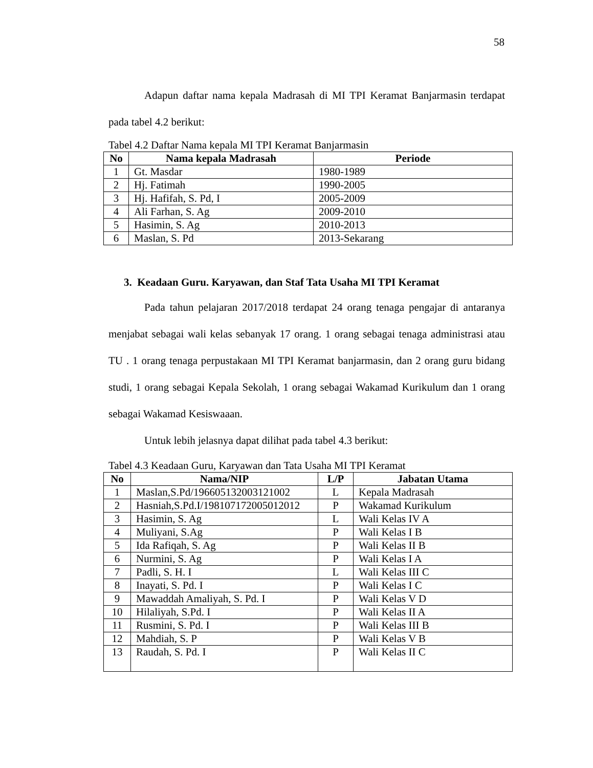58
Adapun daftar nama kepala Madrasah di MI TPI Keramat Banjarmasin terdapat pada tabel 4.2 berikut:
Tabel 4.2 Daftar Nama kepala MI TPI Keramat Banjarmasin
| No | Nama kepala Madrasah | Periode |
| --- | --- | --- |
| 1 | Gt. Masdar | 1980-1989 |
| 2 | Hj. Fatimah | 1990-2005 |
| 3 | Hj. Hafifah, S. Pd, I | 2005-2009 |
| 4 | Ali Farhan, S. Ag | 2009-2010 |
| 5 | Hasimin, S. Ag | 2010-2013 |
| 6 | Maslan, S. Pd | 2013-Sekarang |
3. Keadaan Guru. Karyawan, dan Staf Tata Usaha MI TPI Keramat
Pada tahun pelajaran 2017/2018 terdapat 24 orang tenaga pengajar di antaranya menjabat sebagai wali kelas sebanyak 17 orang. 1 orang sebagai tenaga administrasi atau TU . 1 orang tenaga perpustakaan MI TPI Keramat banjarmasin, dan 2 orang guru bidang studi, 1 orang sebagai Kepala Sekolah, 1 orang sebagai Wakamad Kurikulum dan 1 orang sebagai Wakamad Kesiswaaan.
Untuk lebih jelasnya dapat dilihat pada tabel 4.3 berikut:
Tabel 4.3 Keadaan Guru, Karyawan dan Tata Usaha MI TPI Keramat
| No | Nama/NIP | L/P | Jabatan Utama |
| --- | --- | --- | --- |
| 1 | Maslan,S.Pd/196605132003121002 | L | Kepala Madrasah |
| 2 | Hasniah,S.Pd.I/198107172005012012 | P | Wakamad Kurikulum |
| 3 | Hasimin, S. Ag | L | Wali Kelas IV A |
| 4 | Muliyani, S.Ag | P | Wali Kelas I B |
| 5 | Ida Rafiqah, S. Ag | P | Wali Kelas II B |
| 6 | Nurmini, S. Ag | P | Wali Kelas I A |
| 7 | Padli, S. H. I | L | Wali Kelas III C |
| 8 | Inayati, S. Pd. I | P | Wali Kelas I C |
| 9 | Mawaddah Amaliyah, S. Pd. I | P | Wali Kelas V D |
| 10 | Hilaliyah, S.Pd. I | P | Wali Kelas II A |
| 11 | Rusmini, S. Pd. I | P | Wali Kelas III B |
| 12 | Mahdiah, S. P | P | Wali Kelas V B |
| 13 | Raudah, S. Pd. I | P | Wali Kelas II C |